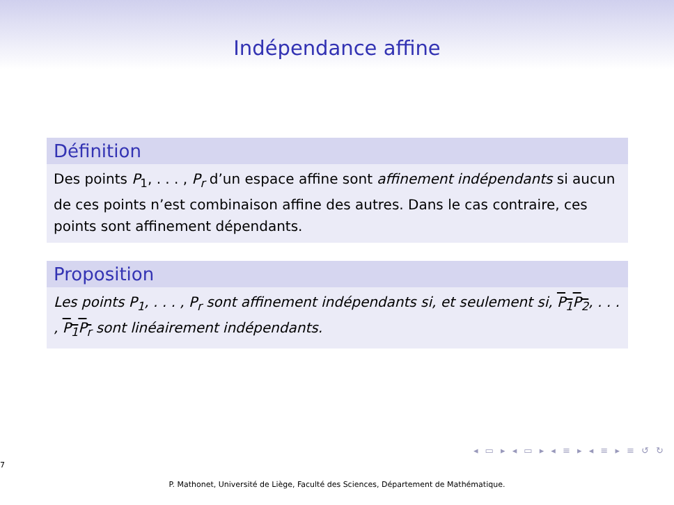Indépendance affine
Définition
Des points P<sub>1</sub>, . . . , P<sub>r</sub> d’un espace affine sont affinement indépendants si aucun de ces points n’est combinaison affine des autres. Dans le cas contraire, ces points sont affinement dépendants.
Proposition
Les points P<sub>1</sub>, . . . , P<sub>r</sub> sont affinement indépendants si, et seulement si, P<sub>1</sub>P<sub>2</sub>, . . . , P<sub>1</sub>P<sub>r</sub> sont linéairement indépendants.
◂ ▭ ▸ ◂ ▭ ▸ ◂ ≡ ▸ ◂ ≡ ▸ ≡ ↺ ↻
7
P. Mathonet, Université de Liège, Faculté des Sciences, Département de Mathématique.